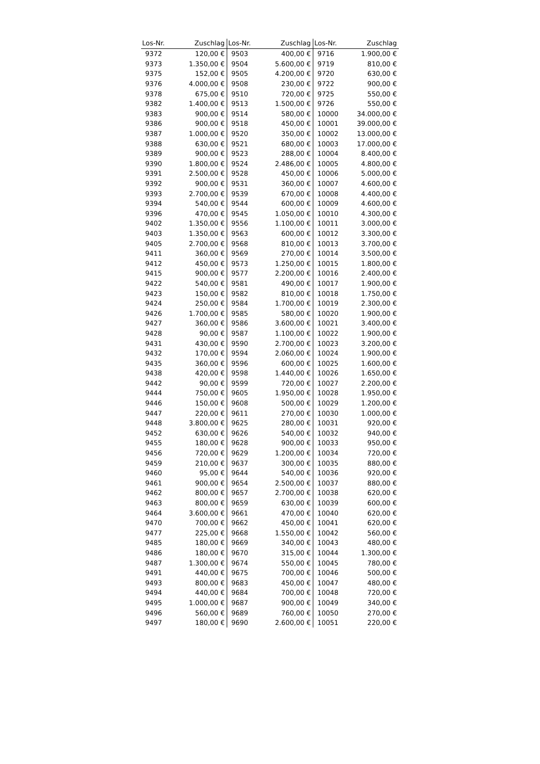| Los-Nr. | Zuschlag | Los-Nr. | Zuschlag | Los-Nr. | Zuschlag |
| --- | --- | --- | --- | --- | --- |
| 9372 | 120,00 € | 9503 | 400,00 € | 9716 | 1.900,00 € |
| 9373 | 1.350,00 € | 9504 | 5.600,00 € | 9719 | 810,00 € |
| 9375 | 152,00 € | 9505 | 4.200,00 € | 9720 | 630,00 € |
| 9376 | 4.000,00 € | 9508 | 230,00 € | 9722 | 900,00 € |
| 9378 | 675,00 € | 9510 | 720,00 € | 9725 | 550,00 € |
| 9382 | 1.400,00 € | 9513 | 1.500,00 € | 9726 | 550,00 € |
| 9383 | 900,00 € | 9514 | 580,00 € | 10000 | 34.000,00 € |
| 9386 | 900,00 € | 9518 | 450,00 € | 10001 | 39.000,00 € |
| 9387 | 1.000,00 € | 9520 | 350,00 € | 10002 | 13.000,00 € |
| 9388 | 630,00 € | 9521 | 680,00 € | 10003 | 17.000,00 € |
| 9389 | 900,00 € | 9523 | 288,00 € | 10004 | 8.400,00 € |
| 9390 | 1.800,00 € | 9524 | 2.486,00 € | 10005 | 4.800,00 € |
| 9391 | 2.500,00 € | 9528 | 450,00 € | 10006 | 5.000,00 € |
| 9392 | 900,00 € | 9531 | 360,00 € | 10007 | 4.600,00 € |
| 9393 | 2.700,00 € | 9539 | 670,00 € | 10008 | 4.400,00 € |
| 9394 | 540,00 € | 9544 | 600,00 € | 10009 | 4.600,00 € |
| 9396 | 470,00 € | 9545 | 1.050,00 € | 10010 | 4.300,00 € |
| 9402 | 1.350,00 € | 9556 | 1.100,00 € | 10011 | 3.000,00 € |
| 9403 | 1.350,00 € | 9563 | 600,00 € | 10012 | 3.300,00 € |
| 9405 | 2.700,00 € | 9568 | 810,00 € | 10013 | 3.700,00 € |
| 9411 | 360,00 € | 9569 | 270,00 € | 10014 | 3.500,00 € |
| 9412 | 450,00 € | 9573 | 1.250,00 € | 10015 | 1.800,00 € |
| 9415 | 900,00 € | 9577 | 2.200,00 € | 10016 | 2.400,00 € |
| 9422 | 540,00 € | 9581 | 490,00 € | 10017 | 1.900,00 € |
| 9423 | 150,00 € | 9582 | 810,00 € | 10018 | 1.750,00 € |
| 9424 | 250,00 € | 9584 | 1.700,00 € | 10019 | 2.300,00 € |
| 9426 | 1.700,00 € | 9585 | 580,00 € | 10020 | 1.900,00 € |
| 9427 | 360,00 € | 9586 | 3.600,00 € | 10021 | 3.400,00 € |
| 9428 | 90,00 € | 9587 | 1.100,00 € | 10022 | 1.900,00 € |
| 9431 | 430,00 € | 9590 | 2.700,00 € | 10023 | 3.200,00 € |
| 9432 | 170,00 € | 9594 | 2.060,00 € | 10024 | 1.900,00 € |
| 9435 | 360,00 € | 9596 | 600,00 € | 10025 | 1.600,00 € |
| 9438 | 420,00 € | 9598 | 1.440,00 € | 10026 | 1.650,00 € |
| 9442 | 90,00 € | 9599 | 720,00 € | 10027 | 2.200,00 € |
| 9444 | 750,00 € | 9605 | 1.950,00 € | 10028 | 1.950,00 € |
| 9446 | 150,00 € | 9608 | 500,00 € | 10029 | 1.200,00 € |
| 9447 | 220,00 € | 9611 | 270,00 € | 10030 | 1.000,00 € |
| 9448 | 3.800,00 € | 9625 | 280,00 € | 10031 | 920,00 € |
| 9452 | 630,00 € | 9626 | 540,00 € | 10032 | 940,00 € |
| 9455 | 180,00 € | 9628 | 900,00 € | 10033 | 950,00 € |
| 9456 | 720,00 € | 9629 | 1.200,00 € | 10034 | 720,00 € |
| 9459 | 210,00 € | 9637 | 300,00 € | 10035 | 880,00 € |
| 9460 | 95,00 € | 9644 | 540,00 € | 10036 | 920,00 € |
| 9461 | 900,00 € | 9654 | 2.500,00 € | 10037 | 880,00 € |
| 9462 | 800,00 € | 9657 | 2.700,00 € | 10038 | 620,00 € |
| 9463 | 800,00 € | 9659 | 630,00 € | 10039 | 600,00 € |
| 9464 | 3.600,00 € | 9661 | 470,00 € | 10040 | 620,00 € |
| 9470 | 700,00 € | 9662 | 450,00 € | 10041 | 620,00 € |
| 9477 | 225,00 € | 9668 | 1.550,00 € | 10042 | 560,00 € |
| 9485 | 180,00 € | 9669 | 340,00 € | 10043 | 480,00 € |
| 9486 | 180,00 € | 9670 | 315,00 € | 10044 | 1.300,00 € |
| 9487 | 1.300,00 € | 9674 | 550,00 € | 10045 | 780,00 € |
| 9491 | 440,00 € | 9675 | 700,00 € | 10046 | 500,00 € |
| 9493 | 800,00 € | 9683 | 450,00 € | 10047 | 480,00 € |
| 9494 | 440,00 € | 9684 | 700,00 € | 10048 | 720,00 € |
| 9495 | 1.000,00 € | 9687 | 900,00 € | 10049 | 340,00 € |
| 9496 | 560,00 € | 9689 | 760,00 € | 10050 | 270,00 € |
| 9497 | 180,00 € | 9690 | 2.600,00 € | 10051 | 220,00 € |